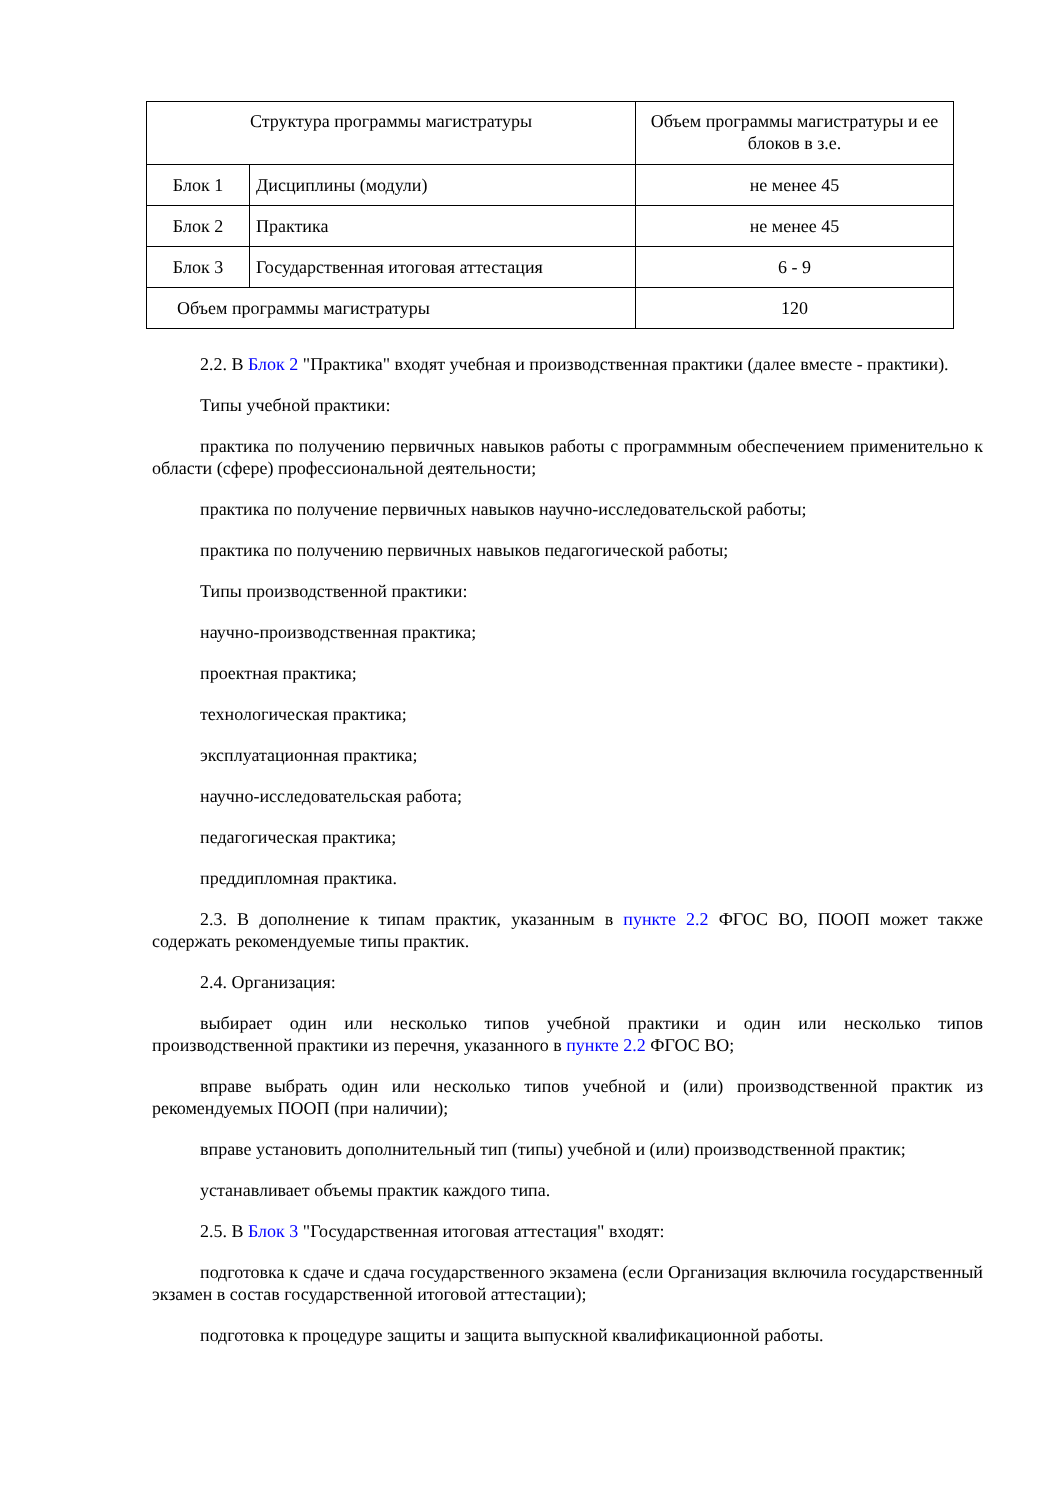| Структура программы магистратуры | | Объем программы магистратуры и ее блоков в з.е. |
| Блок 1 | Дисциплины (модули) | не менее 45 |
| Блок 2 | Практика | не менее 45 |
| Блок 3 | Государственная итоговая аттестация | 6 - 9 |
| Объем программы магистратуры | | 120 |
2.2. В Блок 2 "Практика" входят учебная и производственная практики (далее вместе - практики).
Типы учебной практики:
практика по получению первичных навыков работы с программным обеспечением применительно к области (сфере) профессиональной деятельности;
практика по получение первичных навыков научно-исследовательской работы;
практика по получению первичных навыков педагогической работы;
Типы производственной практики:
научно-производственная практика;
проектная практика;
технологическая практика;
эксплуатационная практика;
научно-исследовательская работа;
педагогическая практика;
преддипломная практика.
2.3. В дополнение к типам практик, указанным в пункте 2.2 ФГОС ВО, ПООП может также содержать рекомендуемые типы практик.
2.4. Организация:
выбирает один или несколько типов учебной практики и один или несколько типов производственной практики из перечня, указанного в пункте 2.2 ФГОС ВО;
вправе выбрать один или несколько типов учебной и (или) производственной практик из рекомендуемых ПООП (при наличии);
вправе установить дополнительный тип (типы) учебной и (или) производственной практик;
устанавливает объемы практик каждого типа.
2.5. В Блок 3 "Государственная итоговая аттестация" входят:
подготовка к сдаче и сдача государственного экзамена (если Организация включила государственный экзамен в состав государственной итоговой аттестации);
подготовка к процедуре защиты и защита выпускной квалификационной работы.